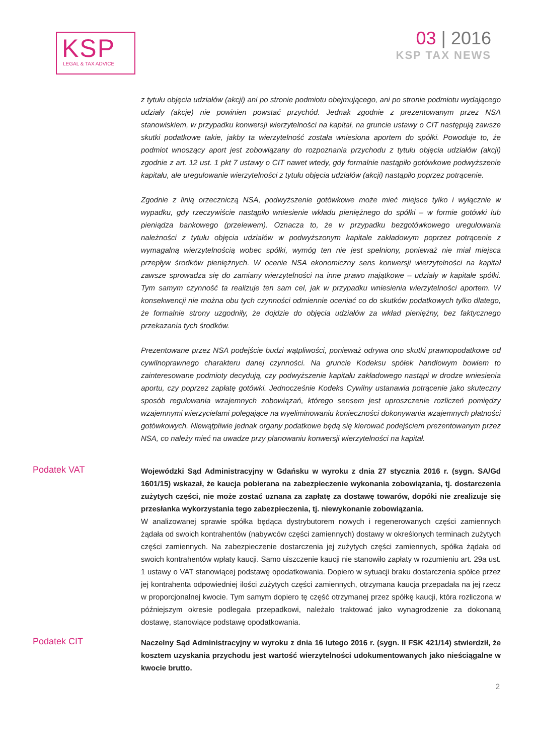KSP
LEGAL & TAX ADVICE
03 | 2016
KSP TAX NEWS
z tytułu objęcia udziałów (akcji) ani po stronie podmiotu obejmującego, ani po stronie podmiotu wydającego udziały (akcje) nie powinien powstać przychód. Jednak zgodnie z prezentowanym przez NSA stanowiskiem, w przypadku konwersji wierzytelności na kapitał, na gruncie ustawy o CIT następują zawsze skutki podatkowe takie, jakby ta wierzytelność została wniesiona aportem do spółki. Powoduje to, że podmiot wnoszący aport jest zobowiązany do rozpoznania przychodu z tytułu objęcia udziałów (akcji) zgodnie z art. 12 ust. 1 pkt 7 ustawy o CIT nawet wtedy, gdy formalnie nastąpiło gotówkowe podwyższenie kapitału, ale uregulowanie wierzytelności z tytułu objęcia udziałów (akcji) nastąpiło poprzez potrącenie.
Zgodnie z linią orzeczniczą NSA, podwyższenie gotówkowe może mieć miejsce tylko i wyłącznie w wypadku, gdy rzeczywiście nastąpiło wniesienie wkładu pieniężnego do spółki – w formie gotówki lub pieniądza bankowego (przelewem). Oznacza to, że w przypadku bezgotówkowego uregulowania należności z tytułu objęcia udziałów w podwyższonym kapitale zakładowym poprzez potrącenie z wymagalną wierzytelnością wobec spółki, wymóg ten nie jest spełniony, ponieważ nie miał miejsca przepływ środków pieniężnych. W ocenie NSA ekonomiczny sens konwersji wierzytelności na kapitał zawsze sprowadza się do zamiany wierzytelności na inne prawo majątkowe – udziały w kapitale spółki. Tym samym czynność ta realizuje ten sam cel, jak w przypadku wniesienia wierzytelności aportem. W konsekwencji nie można obu tych czynności odmiennie oceniać co do skutków podatkowych tylko dlatego, że formalnie strony uzgodniły, że dojdzie do objęcia udziałów za wkład pieniężny, bez faktycznego przekazania tych środków.
Prezentowane przez NSA podejście budzi wątpliwości, ponieważ odrywa ono skutki prawnopodatkowe od cywilnoprawnego charakteru danej czynności. Na gruncie Kodeksu spółek handlowym bowiem to zainteresowane podmioty decydują, czy podwyższenie kapitału zakładowego nastąpi w drodze wniesienia aportu, czy poprzez zapłatę gotówki. Jednocześnie Kodeks Cywilny ustanawia potrącenie jako skuteczny sposób regulowania wzajemnych zobowiązań, którego sensem jest uproszczenie rozliczeń pomiędzy wzajemnymi wierzycielami polegające na wyeliminowaniu konieczności dokonywania wzajemnych płatności gotówkowych. Niewątpliwie jednak organy podatkowe będą się kierować podejściem prezentowanym przez NSA, co należy mieć na uwadze przy planowaniu konwersji wierzytelności na kapitał.
Podatek VAT
Wojewódzki Sąd Administracyjny w Gdańsku w wyroku z dnia 27 stycznia 2016 r. (sygn. SA/Gd 1601/15) wskazał, że kaucja pobierana na zabezpieczenie wykonania zobowiązania, tj. dostarczenia zużytych części, nie może zostać uznana za zapłatę za dostawę towarów, dopóki nie zrealizuje się przesłanka wykorzystania tego zabezpieczenia, tj. niewykonanie zobowiązania.
W analizowanej sprawie spółka będąca dystrybutorem nowych i regenerowanych części zamiennych żądała od swoich kontrahentów (nabywców części zamiennych) dostawy w określonych terminach zużytych części zamiennych. Na zabezpieczenie dostarczenia jej zużytych części zamiennych, spółka żądała od swoich kontrahentów wpłaty kaucji. Samo uiszczenie kaucji nie stanowiło zapłaty w rozumieniu art. 29a ust. 1 ustawy o VAT stanowiącej podstawę opodatkowania. Dopiero w sytuacji braku dostarczenia spółce przez jej kontrahenta odpowiedniej ilości zużytych części zamiennych, otrzymana kaucja przepadała na jej rzecz w proporcjonalnej kwocie. Tym samym dopiero tę część otrzymanej przez spółkę kaucji, która rozliczona w późniejszym okresie podlegała przepadkowi, należało traktować jako wynagrodzenie za dokonaną dostawę, stanowiące podstawę opodatkowania.
Podatek CIT
Naczelny Sąd Administracyjny w wyroku z dnia 16 lutego 2016 r. (sygn. II FSK 421/14) stwierdził, że kosztem uzyskania przychodu jest wartość wierzytelności udokumentowanych jako nieściągalne w kwocie brutto.
2